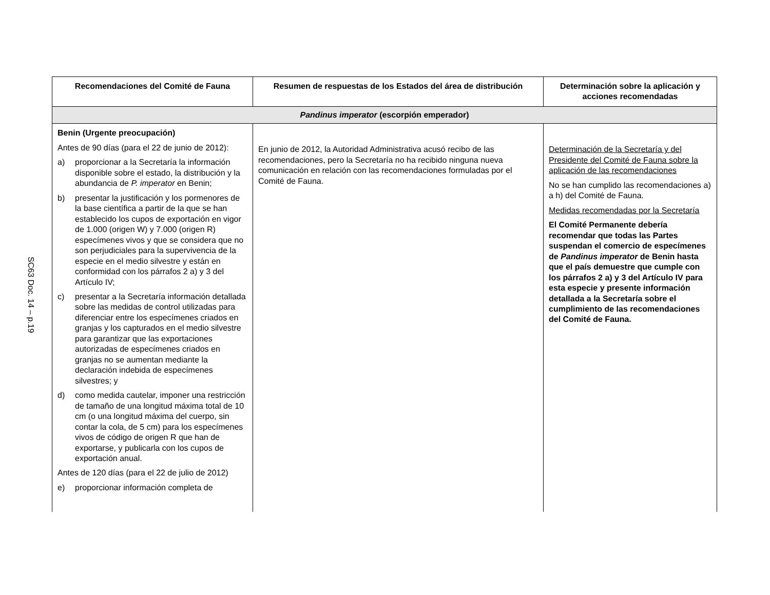SC63 Doc. 14 – p.19
| Recomendaciones del Comité de Fauna | Resumen de respuestas de los Estados del área de distribución | Determinación sobre la aplicación y acciones recomendadas |
| --- | --- | --- |
| Pandinus imperator (escorpión emperador) | | |
| Benin (Urgente preocupación) Antes de 90 días (para el 22 de junio de 2012): a) proporcionar a la Secretaría la información disponible sobre el estado, la distribución y la abundancia de P. imperator en Benin; b) presentar la justificación y los pormenores de la base científica a partir de la que se han establecido los cupos de exportación en vigor de 1.000 (origen W) y 7.000 (origen R) especímenes vivos y que se considera que no son perjudiciales para la supervivencia de la especie en el medio silvestre y están en conformidad con los párrafos 2 a) y 3 del Artículo IV; c) presentar a la Secretaría información detallada sobre las medidas de control utilizadas para diferenciar entre los especímenes criados en granjas y los capturados en el medio silvestre para garantizar que las exportaciones autorizadas de especímenes criados en granjas no se aumentan mediante la declaración indebida de especímenes silvestres; y d) como medida cautelar, imponer una restricción de tamaño de una longitud máxima total de 10 cm (o una longitud máxima del cuerpo, sin contar la cola, de 5 cm) para los especímenes vivos de código de origen R que han de exportarse, y publicarla con los cupos de exportación anual. Antes de 120 días (para el 22 de julio de 2012) e) proporcionar información completa de | En junio de 2012, la Autoridad Administrativa acusó recibo de las recomendaciones, pero la Secretaría no ha recibido ninguna nueva comunicación en relación con las recomendaciones formuladas por el Comité de Fauna. | Determinación de la Secretaría y del Presidente del Comité de Fauna sobre la aplicación de las recomendaciones No se han cumplido las recomendaciones a) a h) del Comité de Fauna. Medidas recomendadas por la Secretaría El Comité Permanente debería recomendar que todas las Partes suspendan el comercio de especímenes de Pandinus imperator de Benin hasta que el país demuestre que cumple con los párrafos 2 a) y 3 del Artículo IV para esta especie y presente información detallada a la Secretaría sobre el cumplimiento de las recomendaciones del Comité de Fauna. |